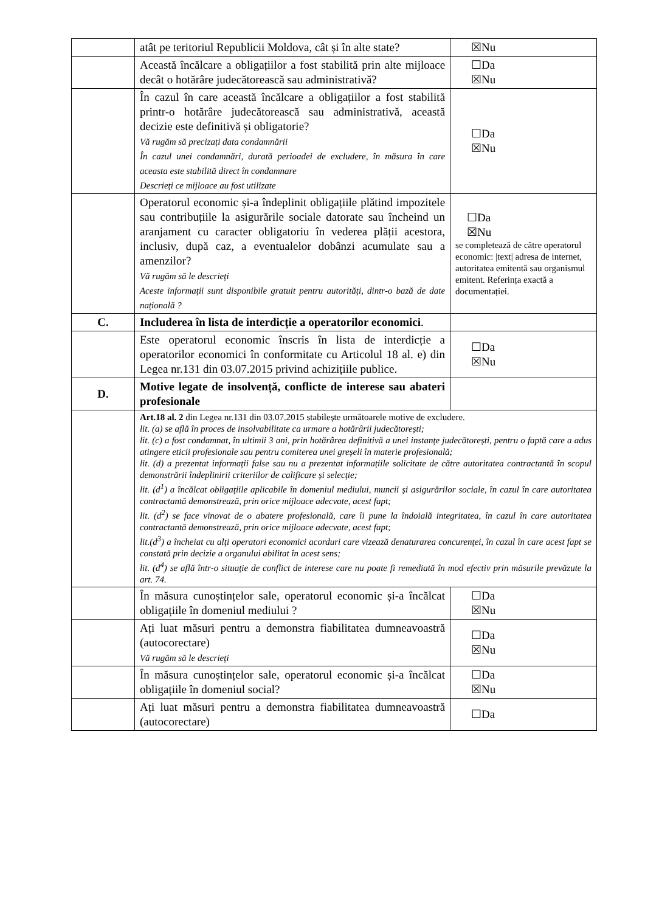| | atât pe teritoriul Republicii Moldova, cât și în alte state? | ☒Nu |
| | Această încălcare a obligațiilor a fost stabilită prin alte mijloace decât o hotărâre judecătorească sau administrativă? | ☐Da ☒Nu |
| | În cazul în care această încălcare a obligațiilor a fost stabilită printr-o hotărâre judecătorească sau administrativă, această decizie este definitivă și obligatorie? Vă rugăm să precizați data condamnării În cazul unei condamnări, durată perioadei de excludere, în măsura în care aceasta este stabilită direct în condamnare Descrieți ce mijloace au fost utilizate | ☐Da ☒Nu |
| | Operatorul economic și-a îndeplinit obligațiile plătind impozitele sau contribuțiile la asigurările sociale datorate sau încheind un aranjament cu caracter obligatoriu în vederea plății acestora, inclusiv, după caz, a eventualelor dobânzi acumulate sau a amenzilor? Vă rugăm să le descrieți Aceste informații sunt disponibile gratuit pentru autorități, dintr-o bază de date națională ? | ☐Da ☒Nu se completează de către operatorul economic: /text/ adresa de internet, autoritatea emitentă sau organismul emitent. Referința exactă a documentației. |
| C. | Includerea în lista de interdicție a operatorilor economici . | |
| | Este operatorul economic înscris în lista de interdicție a operatorilor economici în conformitate cu Articolul 18 al. e) din Legea nr.131 din 03.07.2015 privind achizițiile publice. | ☐Da ☒Nu |
| D. | Motive legate de insolvență, conflicte de interese sau abateri profesionale | |
| | Art.18 al. 2 din Legea nr.131 din 03.07.2015 stabilește următoarele motive de excludere. lit. (a) se află în proces de insolvabilitate ca urmare a hotărârii judecătorești; lit. (c) a fost condamnat, în ultimii 3 ani, prin hotărârea definitivă a unei instanțe judecătorești, pentru o faptă care a adus atingere eticii profesionale sau pentru comiterea unei greșeli în materie profesională; lit. (d) a prezentat informații false sau nu a prezentat informațiile solicitate de către autoritatea contractantă în scopul demonstrării îndeplinirii criteriilor de calificare și selecție; lit. (d<sup>1</sup>) a încălcat obligațiile aplicabile în domeniul mediului, muncii și asigurărilor sociale, în cazul în care autoritatea contractantă demonstrează, prin orice mijloace adecvate, acest fapt; lit. (d<sup>2</sup>) se face vinovat de o abatere profesională, care îi pune la îndoială integritatea, în cazul în care autoritatea contractantă demonstrează, prin orice mijloace adecvate, acest fapt; lit.(d<sup>3</sup>) a încheiat cu alți operatori economici acorduri care vizează denaturarea concurenței, în cazul în care acest fapt se constată prin decizie a organului abilitat în acest sens; lit. (d<sup>4</sup>) se află într-o situație de conflict de interese care nu poate fi remediată în mod efectiv prin măsurile prevăzute la art. 74. | |
| | În măsura cunoștințelor sale, operatorul economic și-a încălcat obligațiile în domeniul mediului ? | ☐Da ☒Nu |
| | Ați luat măsuri pentru a demonstra fiabilitatea dumneavoastră (autocorectare) Vă rugăm să le descrieți | ☐Da ☒Nu |
| | În măsura cunoștințelor sale, operatorul economic și-a încălcat obligațiile în domeniul social? | ☐Da ☒Nu |
| | Ați luat măsuri pentru a demonstra fiabilitatea dumneavoastră (autocorectare) | ☐Da |